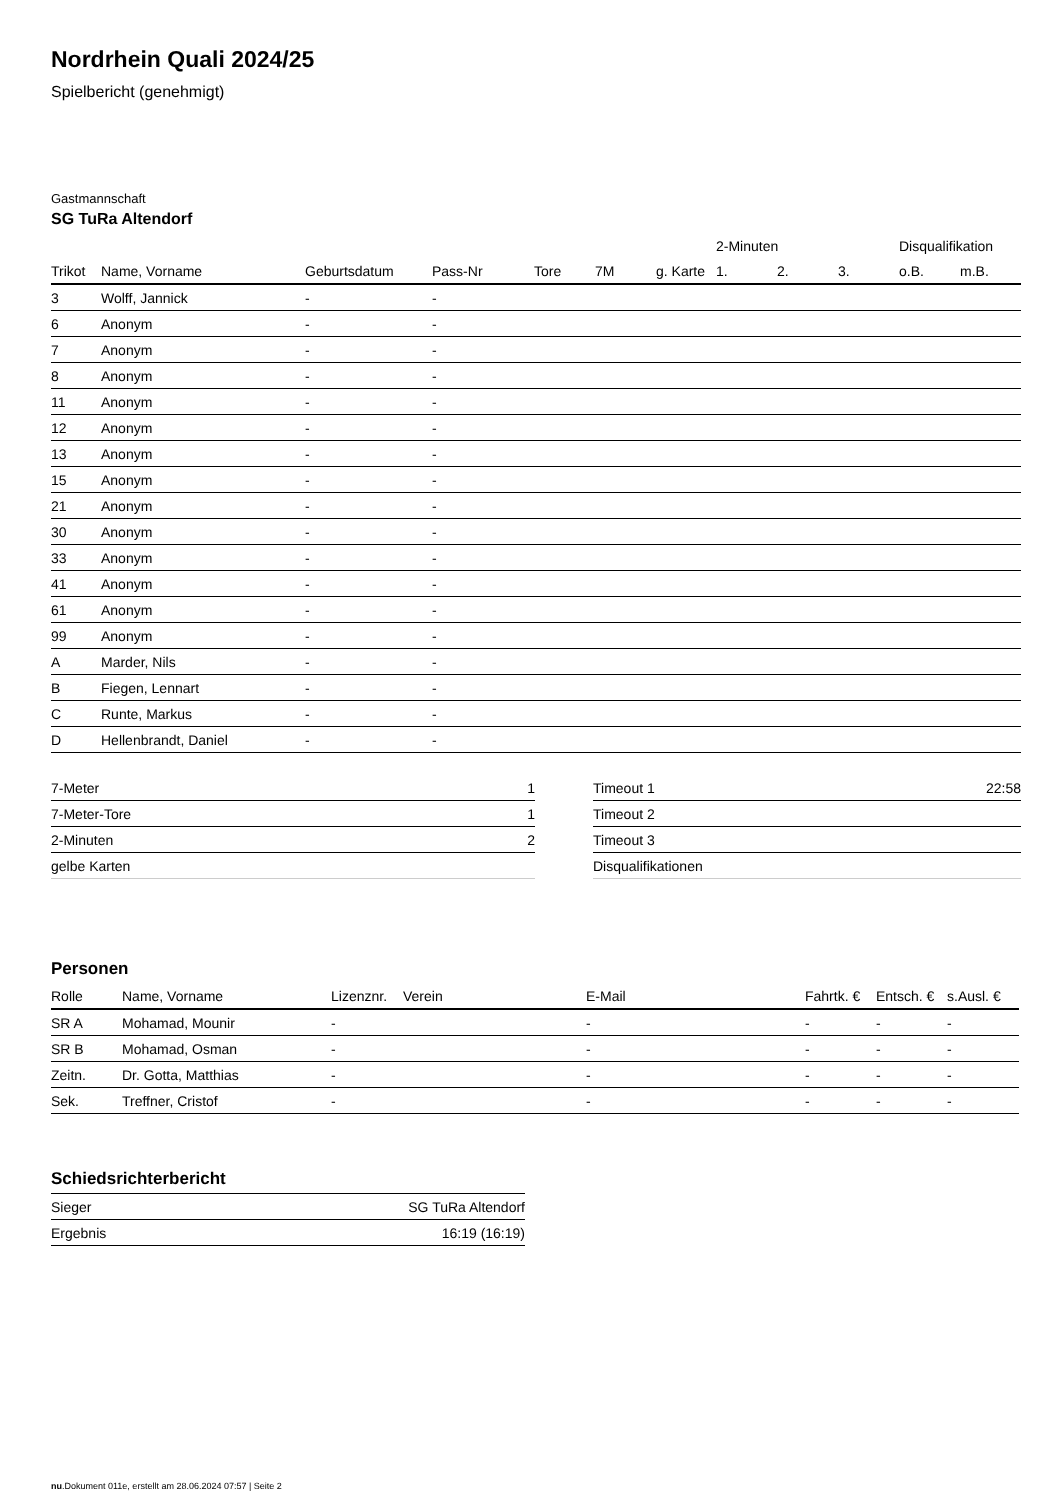Nordrhein Quali 2024/25
Spielbericht (genehmigt)
Gastmannschaft
SG TuRa Altendorf
| | | | | | | | | 2-Minuten | | | Disqualifikation | |
| Trikot | Name, Vorname | Geburtsdatum | Pass-Nr | Tore | 7M | g. Karte | | 1. | 2. | 3. | o.B. | m.B. |
| 3 | Wolff, Jannick | - | - | | | | | | | | | |
| 6 | Anonym | - | - | | | | | | | | | |
| 7 | Anonym | - | - | | | | | | | | | |
| 8 | Anonym | - | - | | | | | | | | | |
| 11 | Anonym | - | - | | | | | | | | | |
| 12 | Anonym | - | - | | | | | | | | | |
| 13 | Anonym | - | - | | | | | | | | | |
| 15 | Anonym | - | - | | | | | | | | | |
| 21 | Anonym | - | - | | | | | | | | | |
| 30 | Anonym | - | - | | | | | | | | | |
| 33 | Anonym | - | - | | | | | | | | | |
| 41 | Anonym | - | - | | | | | | | | | |
| 61 | Anonym | - | - | | | | | | | | | |
| 99 | Anonym | - | - | | | | | | | | | |
| A | Marder, Nils | - | - | | | | | | | | | |
| B | Fiegen, Lennart | - | - | | | | | | | | | |
| C | Runte, Markus | - | - | | | | | | | | | |
| D | Hellenbrandt, Daniel | - | - | | | | | | | | | |
| 7-Meter | 1 |
| 7-Meter-Tore | 1 |
| 2-Minuten | 2 |
| gelbe Karten | |
| Timeout 1 | 22:58 |
| Timeout 2 | |
| Timeout 3 | |
| Disqualifikationen | |
Personen
| Rolle | Name, Vorname | Lizenznr. | Verein | E-Mail | Fahrtk. € | Entsch. € | s.Ausl. € |
| --- | --- | --- | --- | --- | --- | --- | --- |
| SR A | Mohamad, Mounir | - | | - | - | - | - |
| SR B | Mohamad, Osman | - | | - | - | - | - |
| Zeitn. | Dr. Gotta, Matthias | - | | - | - | - | - |
| Sek. | Treffner, Cristof | - | | - | - | - | - |
Schiedsrichterbericht
| Sieger | SG TuRa Altendorf |
| Ergebnis | 16:19 (16:19) |
nu.Dokument 011e, erstellt am 28.06.2024 07:57 | Seite 2